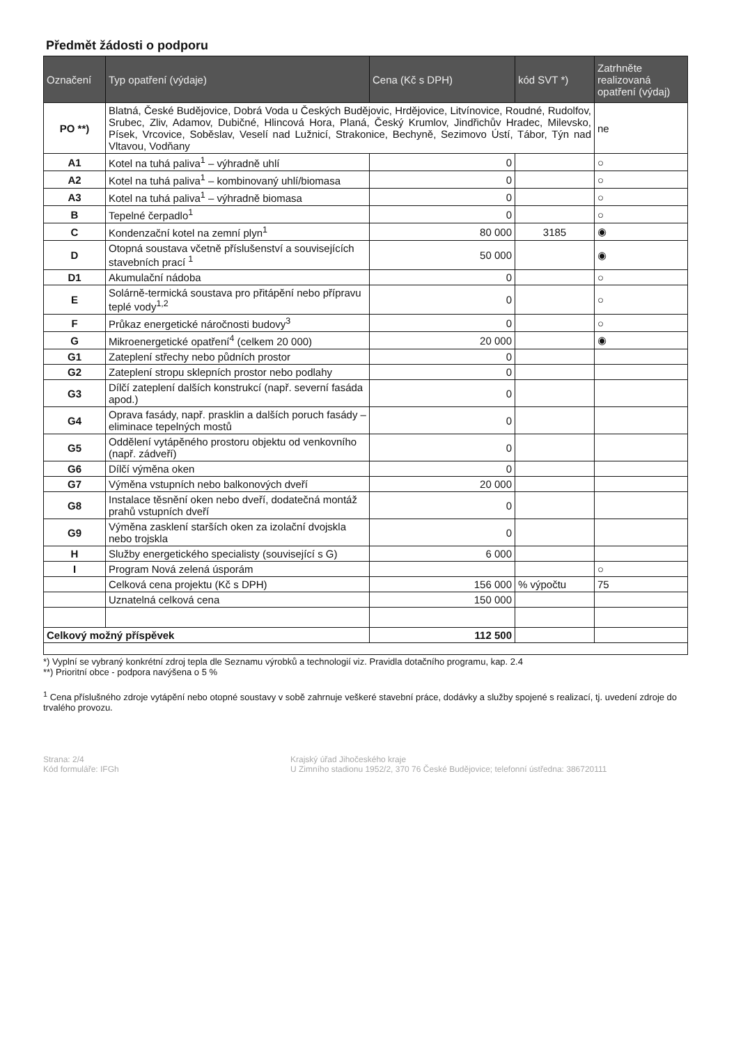Předmět žádosti o podporu
| Označení | Typ opatření (výdaje) | Cena (Kč s DPH) | kód SVT *) | Zatrhněte realizovaná opatření (výdaj) |
| --- | --- | --- | --- | --- |
| PO **) | Blatná, České Budějovice, Dobrá Voda u Českých Budějovic, Hrdějovice, Litvínovice, Roudné, Rudolfov, Srubec, Zliv, Adamov, Dubičné, Hlincová Hora, Planá, Český Krumlov, Jindřichův Hradec, Milevsko, Písek, Vrcovice, Soběslav, Veselí nad Lužnicí, Strakonice, Bechyně, Sezimovo Ústí, Tábor, Týn nad Vltavou, Vodňany | | | ne |
| A1 | Kotel na tuhá paliva<sup>1</sup> – výhradně uhlí | 0 | | ○ |
| A2 | Kotel na tuhá paliva<sup>1</sup> – kombinovaný uhlí/biomasa | 0 | | ○ |
| A3 | Kotel na tuhá paliva<sup>1</sup> – výhradně biomasa | 0 | | ○ |
| B | Tepelné čerpadlo<sup>1</sup> | 0 | | ○ |
| C | Kondenzační kotel na zemní plyn<sup>1</sup> | 80 000 | 3185 | ◉ |
| D | Otopná soustava včetně příslušenství a souvisejících stavebních prací <sup>1</sup> | 50 000 | | ◉ |
| D1 | Akumulační nádoba | 0 | | ○ |
| E | Solárně-termická soustava pro přitápění nebo přípravu teplé vody<sup>1,2</sup> | 0 | | ○ |
| F | Průkaz energetické náročnosti budovy<sup>3</sup> | 0 | | ○ |
| G | Mikroenergetické opatření<sup>4</sup> (celkem 20 000) | 20 000 | | ◉ |
| G1 | Zateplení střechy nebo půdních prostor | 0 | | |
| G2 | Zateplení stropu sklepních prostor nebo podlahy | 0 | | |
| G3 | Dílčí zateplení dalších konstrukcí (např. severní fasáda apod.) | 0 | | |
| G4 | Oprava fasády, např. prasklin a dalších poruch fasády – eliminace tepelných mostů | 0 | | |
| G5 | Oddělení vytápěného prostoru objektu od venkovního (např. zádveří) | 0 | | |
| G6 | Dílčí výměna oken | 0 | | |
| G7 | Výměna vstupních nebo balkonových dveří | 20 000 | | |
| G8 | Instalace těsnění oken nebo dveří, dodatečná montáž prahů vstupních dveří | 0 | | |
| G9 | Výměna zasklení starších oken za izolační dvojskla nebo trojskla | 0 | | |
| H | Služby energetického specialisty (související s G) | 6 000 | | |
| I | Program Nová zelená úsporám | | | ○ |
| | Celková cena projektu (Kč s DPH) | 156 000 | % výpočtu | 75 |
| | Uznatelná celková cena | 150 000 | | |
| Celkový možný příspěvek | | 112 500 | | |
*) Vyplní se vybraný konkrétní zdroj tepla dle Seznamu výrobků a technologií viz. Pravidla dotačního programu, kap. 2.4
**) Prioritní obce - podpora navýšena o 5 %
<sup>1</sup> Cena příslušného zdroje vytápění nebo otopné soustavy v sobě zahrnuje veškeré stavební práce, dodávky a služby spojené s realizací, tj. uvedení zdroje do trvalého provozu.
Strana: 2/4
Kód formuláře: IFGh
Krajský úřad Jihočeského kraje
U Zimního stadionu 1952/2, 370 76 České Budějovice; telefonní ústředna: 386720111